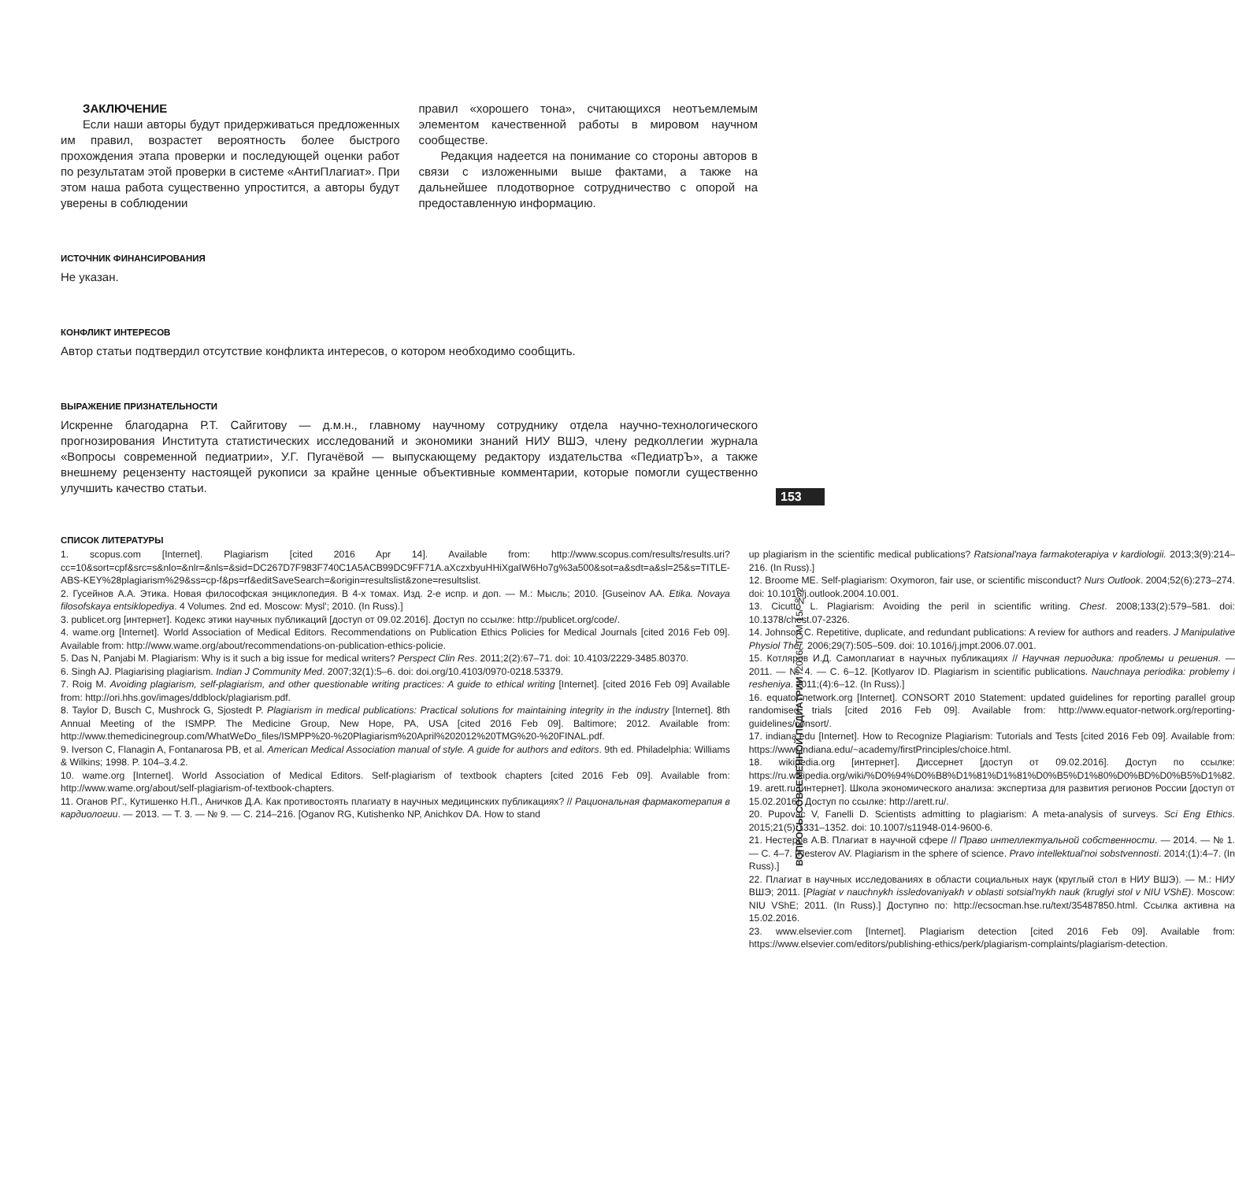ЗАКЛЮЧЕНИЕ
Если наши авторы будут придерживаться предложенных им правил, возрастет вероятность более быстрого прохождения этапа проверки и последующей оценки работ по результатам этой проверки в системе «АнтиПлагиат». При этом наша работа существенно упростится, а авторы будут уверены в соблюдении
правил «хорошего тона», считающихся неотъемлемым элементом качественной работы в мировом научном сообществе.
Редакция надеется на понимание со стороны авторов в связи с изложенными выше фактами, а также на дальнейшее плодотворное сотрудничество с опорой на предоставленную информацию.
ИСТОЧНИК ФИНАНСИРОВАНИЯ
Не указан.
КОНФЛИКТ ИНТЕРЕСОВ
Автор статьи подтвердил отсутствие конфликта интересов, о котором необходимо сообщить.
ВЫРАЖЕНИЕ ПРИЗНАТЕЛЬНОСТИ
Искренне благодарна Р.Т. Сайгитову — д.м.н., главному научному сотруднику отдела научно-технологического прогнозирования Института статистических исследований и экономики знаний НИУ ВШЭ, члену редколлегии журнала «Вопросы современной педиатрии», У.Г. Пугачёвой — выпускающему редактору издательства «ПедиатрЪ», а также внешнему рецензенту настоящей рукописи за крайне ценные объективные комментарии, которые помогли существенно улучшить качество статьи.
СПИСОК ЛИТЕРАТУРЫ
1. scopus.com [Internet]. Plagiarism [cited 2016 Apr 14]. Available from: http://www.scopus.com/results/results.uri?cc=10&sort=cpf&src=s&nlo=&nlr=&nls=&sid=DC267D7F983F740C1A5ACB99DC9FF71A.aXczxbyuHHiXgaIW6Ho7g%3a500&sot=a&sdt=a&sl=25&s=TITLE-ABS-KEY%28plagiarism%29&ss=cp-f&ps=rf&editSaveSearch=&origin=resultslist&zone=resultslist.
2. Гусейнов А.А. Этика. Новая философская энциклопедия. В 4-х томах. Изд. 2-е испр. и доп. — М.: Мысль; 2010. [Guseinov AA. Etika. Novaya filosofskaya entsiklopediya. 4 Volumes. 2nd ed. Moscow: Mysl'; 2010. (In Russ).]
3. publicet.org [интернет]. Кодекс этики научных публикаций [доступ от 09.02.2016]. Доступ по ссылке: http://publicet.org/code/.
4. wame.org [Internet]. World Association of Medical Editors. Recommendations on Publication Ethics Policies for Medical Journals [cited 2016 Feb 09]. Available from: http://www.wame.org/about/recommendations-on-publication-ethics-policie.
5. Das N, Panjabi M. Plagiarism: Why is it such a big issue for medical writers? Perspect Clin Res. 2011;2(2):67–71. doi: 10.4103/2229-3485.80370.
6. Singh AJ. Plagiarising plagiarism. Indian J Community Med. 2007;32(1):5–6. doi: doi.org/10.4103/0970-0218.53379.
7. Roig M. Avoiding plagiarism, self-plagiarism, and other questionable writing practices: A guide to ethical writing [Internet]. [cited 2016 Feb 09] Available from: http://ori.hhs.gov/images/ddblock/plagiarism.pdf.
8. Taylor D, Busch C, Mushrock G, Sjostedt P. Plagiarism in medical publications: Practical solutions for maintaining integrity in the industry [Internet]. 8th Annual Meeting of the ISMPP. The Medicine Group, New Hope, PA, USA [cited 2016 Feb 09]. Baltimore; 2012. Available from: http://www.themedicinegroup.com/WhatWeDo_files/ISMPP%20-%20Plagiarism%20April%202012%20TMG%20-%20FINAL.pdf.
9. Iverson C, Flanagin A, Fontanarosa PB, et al. American Medical Association manual of style. A guide for authors and editors. 9th ed. Philadelphia: Williams & Wilkins; 1998. P. 104–3.4.2.
10. wame.org [Internet]. World Association of Medical Editors. Self-plagiarism of textbook chapters [cited 2016 Feb 09]. Available from: http://www.wame.org/about/self-plagiarism-of-textbook-chapters.
11. Оганов Р.Г., Кутишенко Н.П., Аничков Д.А. Как противостоять плагиату в научных медицинских публикациях? // Рациональная фармакотерапия в кардиологии. — 2013. — Т. 3. — № 9. — С. 214–216. [Oganov RG, Kutishenko NP, Anichkov DA. How to stand
up plagiarism in the scientific medical publications? Ratsional'naya farmakoterapiya v kardiologii. 2013;3(9):214–216. (In Russ).]
12. Broome ME. Self-plagiarism: Oxymoron, fair use, or scientific misconduct? Nurs Outlook. 2004;52(6):273–274. doi: 10.1016/j.outlook.2004.10.001.
13. Cicutto L. Plagiarism: Avoiding the peril in scientific writing. Chest. 2008;133(2):579–581. doi: 10.1378/chest.07-2326.
14. Johnson C. Repetitive, duplicate, and redundant publications: A review for authors and readers. J Manipulative Physiol Ther. 2006;29(7):505–509. doi: 10.1016/j.jmpt.2006.07.001.
15. Котляров И.Д. Самоплагиат в научных публикациях // Научная периодика: проблемы и решения. — 2011. — № 4. — С. 6–12. [Kotlyarov ID. Plagiarism in scientific publications. Nauchnaya periodika: problemy i resheniya. 2011;(4):6–12. (In Russ).]
16. equator-network.org [Internet]. CONSORT 2010 Statement: updated guidelines for reporting parallel group randomised trials [cited 2016 Feb 09]. Available from: http://www.equator-network.org/reporting-guidelines/consort/.
17. indiana.edu [Internet]. How to Recognize Plagiarism: Tutorials and Tests [cited 2016 Feb 09]. Available from: https://www.indiana.edu/~academy/firstPrinciples/choice.html.
18. wikipedia.org [интернет]. Диссернет [доступ от 09.02.2016]. Доступ по ссылке: https://ru.wikipedia.org/wiki/%D0%94%D0%B8%D1%81%D1%81%D0%B5%D1%80%D0%BD%D0%B5%D1%82.
19. arett.ru [интернет]. Школа экономического анализа: экспертиза для развития регионов России [доступ от 15.02.2016]. Доступ по ссылке: http://arett.ru/.
20. Pupovac V, Fanelli D. Scientists admitting to plagiarism: A meta-analysis of surveys. Sci Eng Ethics. 2015;21(5):1331–1352. doi: 10.1007/s11948-014-9600-6.
21. Нестеров А.В. Плагиат в научной сфере // Право интеллектуальной собственности. — 2014. — № 1. — С. 4–7. [Nesterov AV. Plagiarism in the sphere of science. Pravo intellektual'noi sobstvennosti. 2014;(1):4–7. (In Russ).]
22. Плагиат в научных исследованиях в области социальных наук (круглый стол в НИУ ВШЭ). — М.: НИУ ВШЭ; 2011. [Plagiat v nauchnykh issledovaniyakh v oblasti sotsial'nykh nauk (kruglyi stol v NIU VShE). Moscow: NIU VShE; 2011. (In Russ).] Доступно по: http://ecsocman.hse.ru/text/35487850.html. Ссылка активна на 15.02.2016.
23. www.elsevier.com [Internet]. Plagiarism detection [cited 2016 Feb 09]. Available from: https://www.elsevier.com/editors/publishing-ethics/perk/plagiarism-complaints/plagiarism-detection.
153
ВОПРОСЫ СОВРЕМЕННОЙ ПЕДИАТРИИ /2016/ ТОМ 15/ № 2